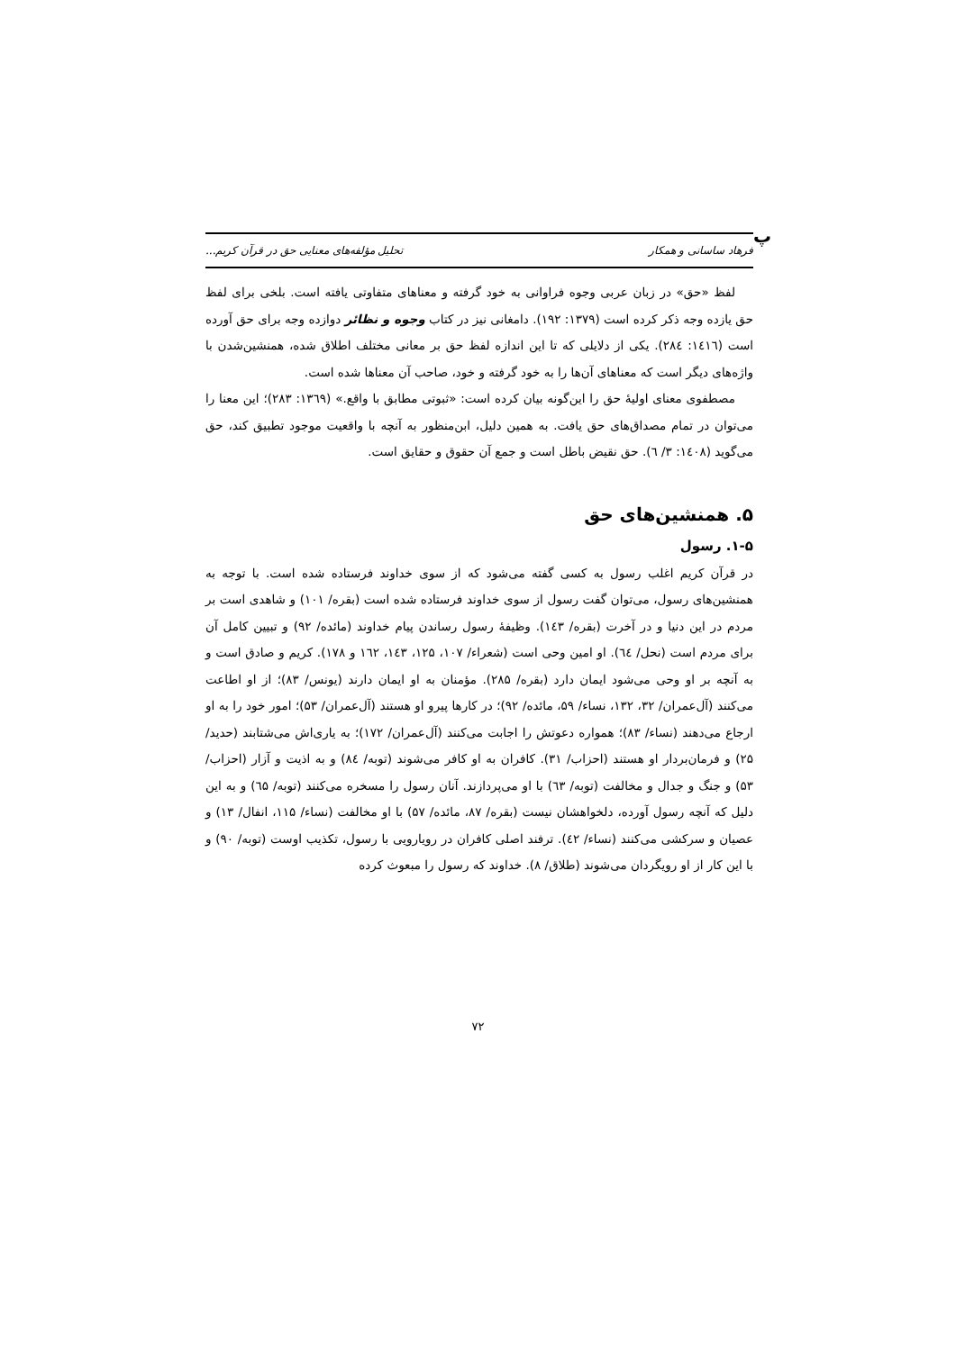پ
فرهاد ساسانی و همکار تحلیل مؤلفه‌های معنایی حق در قرآن کریم...
لفظ «حق» در زبان عربی وجوه فراوانی به خود گرفته و معناهای متفاوتی یافته است. بلخی برای لفظ حق یازده وجه ذکر کرده است (۱۳۷۹: ۱۹۲). دامغانی نیز در کتاب وجوه و نظائر دوازده وجه برای حق آورده است (۱٤۱٦: ۲۸٤). یکی از دلایلی که تا این اندازه لفظ حق بر معانی مختلف اطلاق شده، همنشین‌شدن با واژه‌های دیگر است که معناهای آن‌ها را به خود گرفته و خود، صاحب آن معناها شده است.
مصطفوی معنای اولیهٔ حق را این‌گونه بیان کرده است: «ثبوتی مطابق با واقع.» (۱۳٦۹: ۲۸۳)؛ این معنا را می‌توان در تمام مصداق‌های حق یافت. به همین دلیل، ابن‌منظور به آنچه با واقعیت موجود تطبیق کند، حق می‌گوید (۱٤۰۸: ۳/ ٦). حق نقیض باطل است و جمع آن حقوق و حقایق است.
۵. همنشین‌های حق
۱-۵. رسول
در قرآن کریم اغلب رسول به کسی گفته می‌شود که از سوی خداوند فرستاده شده است. با توجه به همنشین‌های رسول، می‌توان گفت رسول از سوی خداوند فرستاده شده است (بقره/ ۱۰۱) و شاهدی است بر مردم در این دنیا و در آخرت (بقره/ ۱٤۳). وظیفهٔ رسول رساندن پیام خداوند (مائده/ ۹۲) و تبیین کامل آن برای مردم است (نحل/ ٦٤). او امین وحی است (شعراء/ ۱۰۷، ۱۲۵، ۱٤۳، ۱٦۲ و ۱۷۸). کریم و صادق است و به آنچه بر او وحی می‌شود ایمان دارد (بقره/ ۲۸۵). مؤمنان به او ایمان دارند (یونس/ ۸۳)؛ از او اطاعت می‌کنند (آل‌عمران/ ۳۲، ۱۳۲، نساء/ ۵۹، مائده/ ۹۲)؛ در کارها پیرو او هستند (آل‌عمران/ ۵۳)؛ امور خود را به او ارجاع می‌دهند (نساء/ ۸۳)؛ همواره دعوتش را اجابت می‌کنند (آل‌عمران/ ۱۷۲)؛ به یاری‌اش می‌شتابند (حدید/ ۲۵) و فرمان‌بردار او هستند (احزاب/ ۳۱). کافران به او کافر می‌شوند (توبه/ ۸٤) و به اذیت و آزار (احزاب/ ۵۳) و جنگ و جدال و مخالفت (توبه/ ٦۳) با او می‌پردازند. آنان رسول را مسخره می‌کنند (توبه/ ٦۵) و به این دلیل که آنچه رسول آورده، دلخواهشان نیست (بقره/ ۸۷، مائده/ ۵۷) با او مخالفت (نساء/ ۱۱۵، انفال/ ۱۳) و عصیان و سرکشی می‌کنند (نساء/ ٤۲). ترفند اصلی کافران در رویارویی با رسول، تکذیب اوست (توبه/ ۹۰) و با این کار از او رویگردان می‌شوند (طلاق/ ۸). خداوند که رسول را مبعوث کرده
۷۲